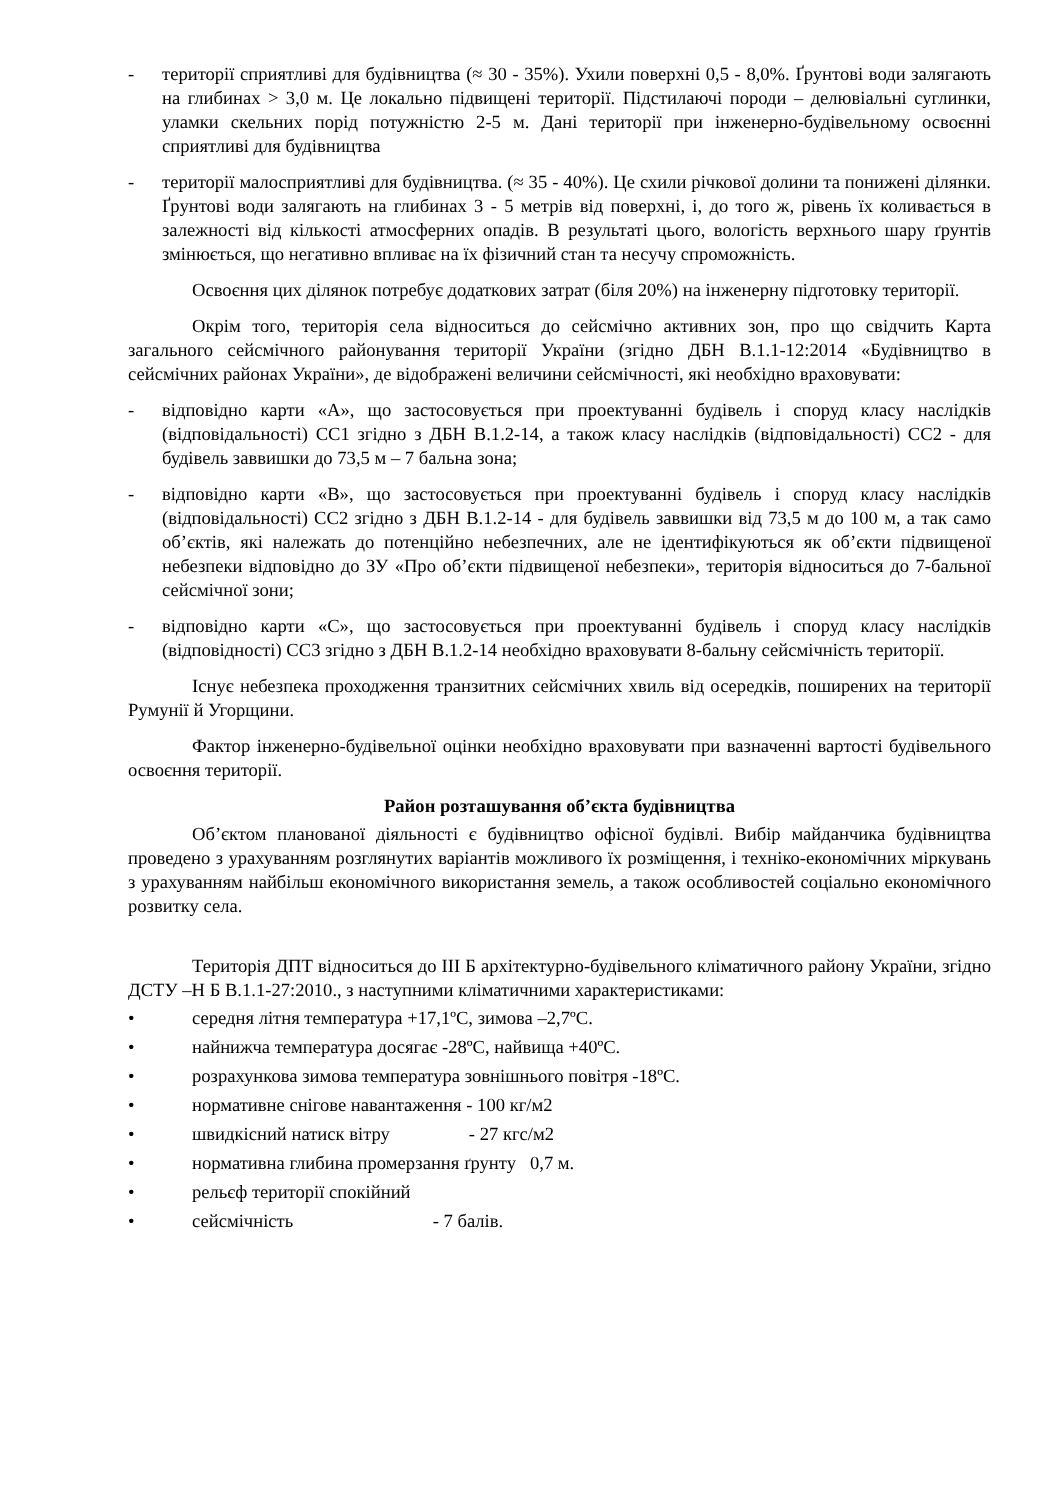- території сприятливі для будівництва (≈ 30 - 35%). Ухили поверхні 0,5 - 8,0%. Ґрунтові води залягають на глибинах > 3,0 м. Це локально підвищені території. Підстилаючі породи – делювіальні суглинки, уламки скельних порід потужністю 2-5 м. Дані території при інженерно-будівельному освоєнні сприятливі для будівництва
- території малосприятливі для будівництва. (≈ 35 - 40%). Це схили річкової долини та понижені ділянки. Ґрунтові води залягають на глибинах 3 - 5 метрів від поверхні, і, до того ж, рівень їх коливається в залежності від кількості атмосферних опадів. В результаті цього, вологість верхнього шару ґрунтів змінюється, що негативно впливає на їх фізичний стан та несучу спроможність.
Освоєння цих ділянок потребує додаткових затрат (біля 20%) на інженерну підготовку території.
Окрім того, територія села відноситься до сейсмічно активних зон, про що свідчить Карта загального сейсмічного районування території України (згідно ДБН В.1.1-12:2014 «Будівництво в сейсмічних районах України», де відображені величини сейсмічності, які необхідно враховувати:
- відповідно карти «А», що застосовується при проектуванні будівель і споруд класу наслідків (відповідальності) СС1 згідно з ДБН В.1.2-14, а також класу наслідків (відповідальності) СС2 - для будівель заввишки до 73,5 м – 7 бальна зона;
- відповідно карти «В», що застосовується при проектуванні будівель і споруд класу наслідків (відповідальності) СС2 згідно з ДБН В.1.2-14 - для будівель заввишки від 73,5 м до 100 м, а так само об’єктів, які належать до потенційно небезпечних, але не ідентифікуються як об’єкти підвищеної небезпеки відповідно до ЗУ «Про об’єкти підвищеної небезпеки», територія відноситься до 7-бальної сейсмічної зони;
- відповідно карти «С», що застосовується при проектуванні будівель і споруд класу наслідків (відповідності) СС3 згідно з ДБН В.1.2-14 необхідно враховувати 8-бальну сейсмічність території.
Існує небезпека проходження транзитних сейсмічних хвиль від осередків, поширених на території Румунії й Угорщини.
Фактор інженерно-будівельної оцінки необхідно враховувати при вазначенні вартості будівельного освоєння території.
Район розташування об’єкта будівництва
Об’єктом планованої діяльності є будівництво офісної будівлі. Вибір майданчика будівництва проведено з урахуванням розглянутих варіантів можливого їх розміщення, і техніко-економічних міркувань з урахуванням найбільш економічного використання земель, а також особливостей соціально економічного розвитку села.
Територія ДПТ відноситься до ІІІ Б архітектурно-будівельного кліматичного району України, згідно ДСТУ –Н Б В.1.1-27:2010., з наступними кліматичними характеристиками:
• середня літня температура +17,1ºС, зимова –2,7ºС.
• найнижча температура досягає -28ºС, найвища +40ºС.
• розрахункова зимова температура зовнішнього повітря -18ºС.
• нормативне снігове навантаження - 100 кг/м2
• швидкісний натиск вітру - 27 кгс/м2
• нормативна глибина промерзання ґрунту 0,7 м.
• рельєф території спокійний
• сейсмічність - 7 балів.